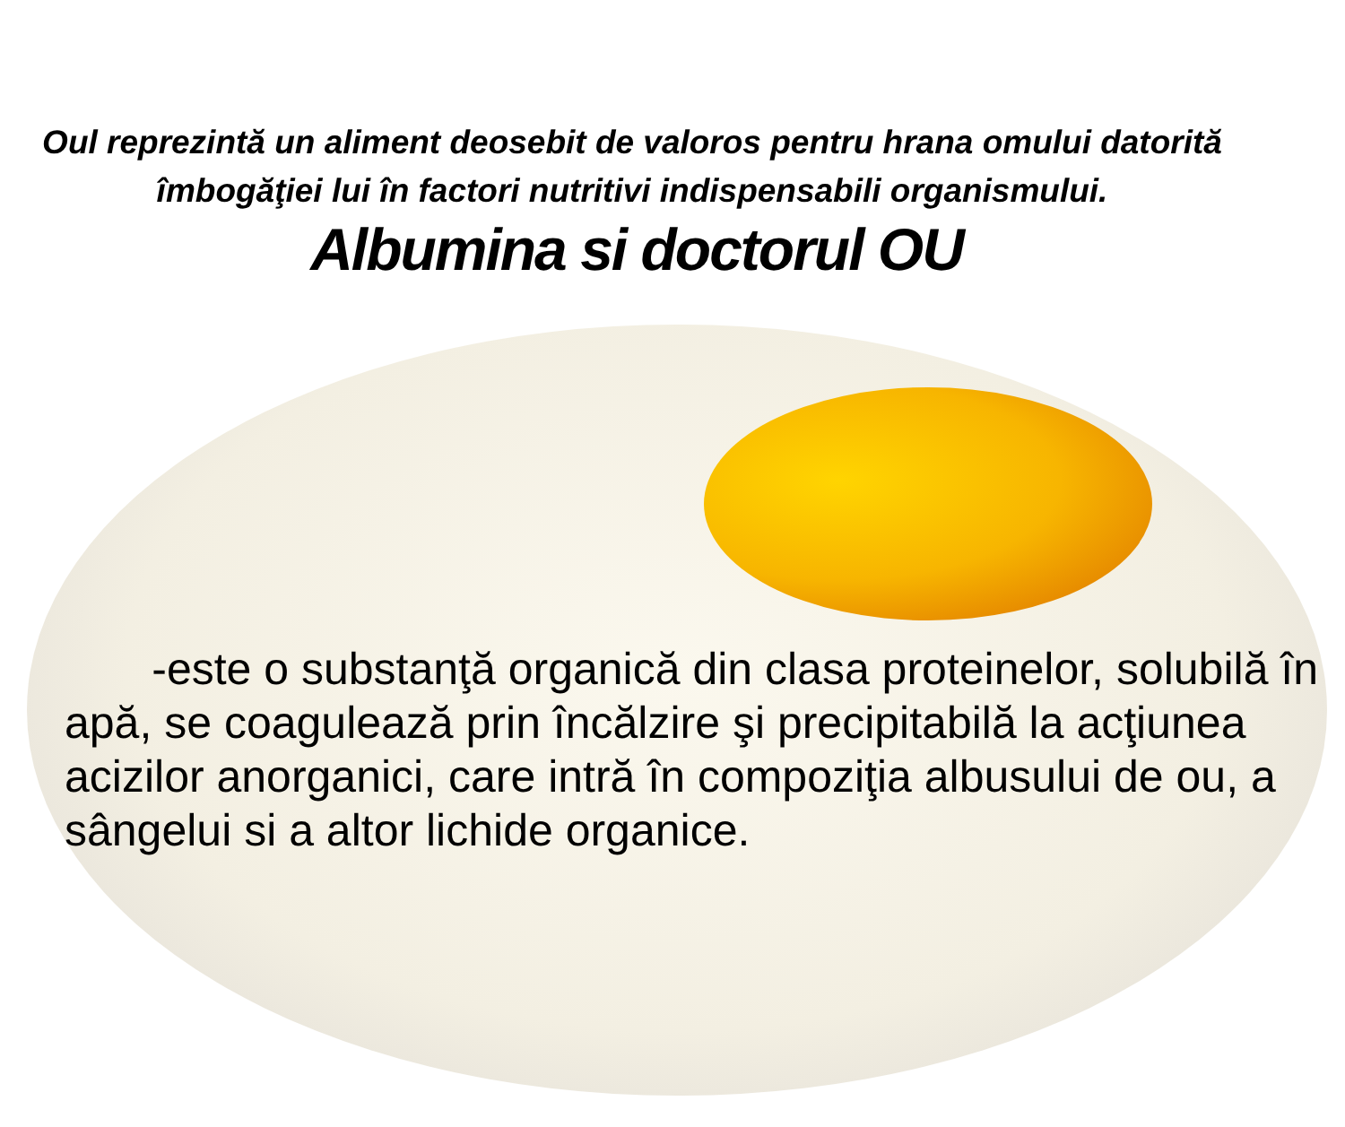Oul reprezintă un aliment deosebit de valoros pentru hrana omului datorită îmbogăţiei lui în factori nutritivi indispensabili organismului.
Albumina si doctorul OU
-este o substanţă organică din clasa proteinelor, solubilă în apă, se coagulează prin încălzire şi precipitabilă la acţiunea acizilor anorganici, care intră în compoziţia albusului de ou, a sângelui si a altor lichide organice.